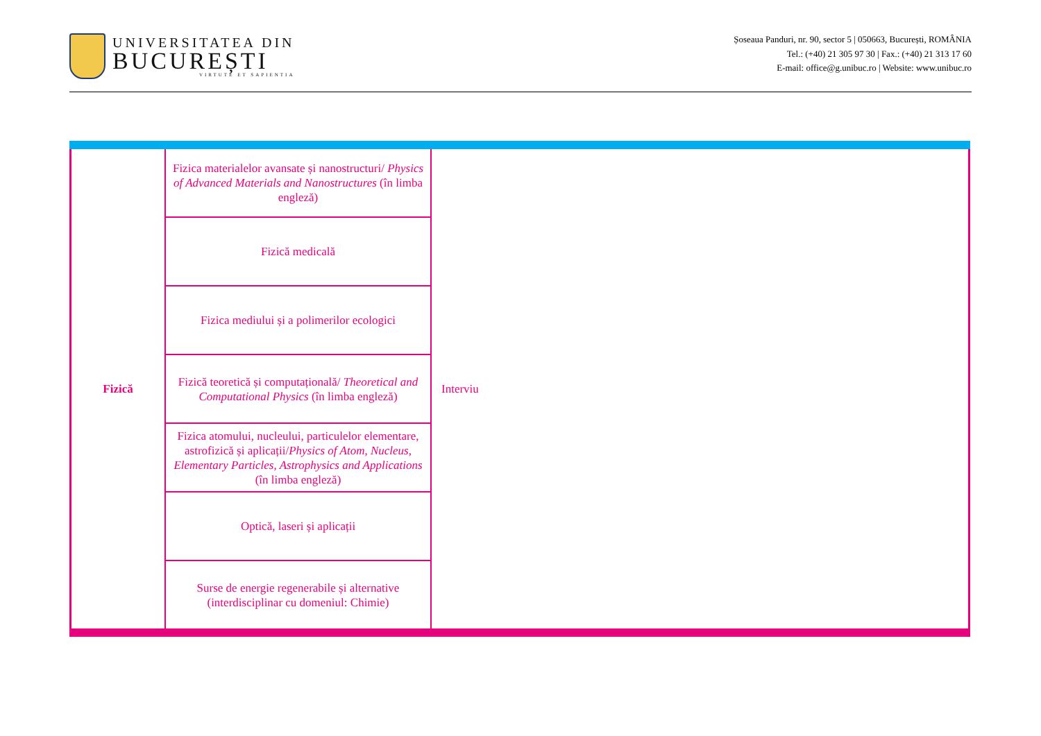UNIVERSITATEA DIN
BUCUREȘTI
VIRTUTE ET SAPIENTIA
Șoseaua Panduri, nr. 90, sector 5 | 050663, București, ROMÂNIA
Tel.: (+40) 21 305 97 30 | Fax.: (+40) 21 313 17 60
E-mail: office@g.unibuc.ro | Website: www.unibuc.ro
| Fizică | Fizica materialelor avansate și nanostructuri/ Physics of Advanced Materials and Nanostructures (în limba engleză) | Interviu |
| | Fizică medicală | |
| | Fizica mediului și a polimerilor ecologici | |
| | Fizică teoretică și computațională/ Theoretical and Computational Physics (în limba engleză) | |
| | Fizica atomului, nucleului, particulelor elementare, astrofizică și aplicații/ Physics of Atom, Nucleus, Elementary Particles, Astrophysics and Applications (în limba engleză) | |
| | Optică, laseri și aplicații | |
| | Surse de energie regenerabile și alternative (interdisciplinar cu domeniul: Chimie) | |